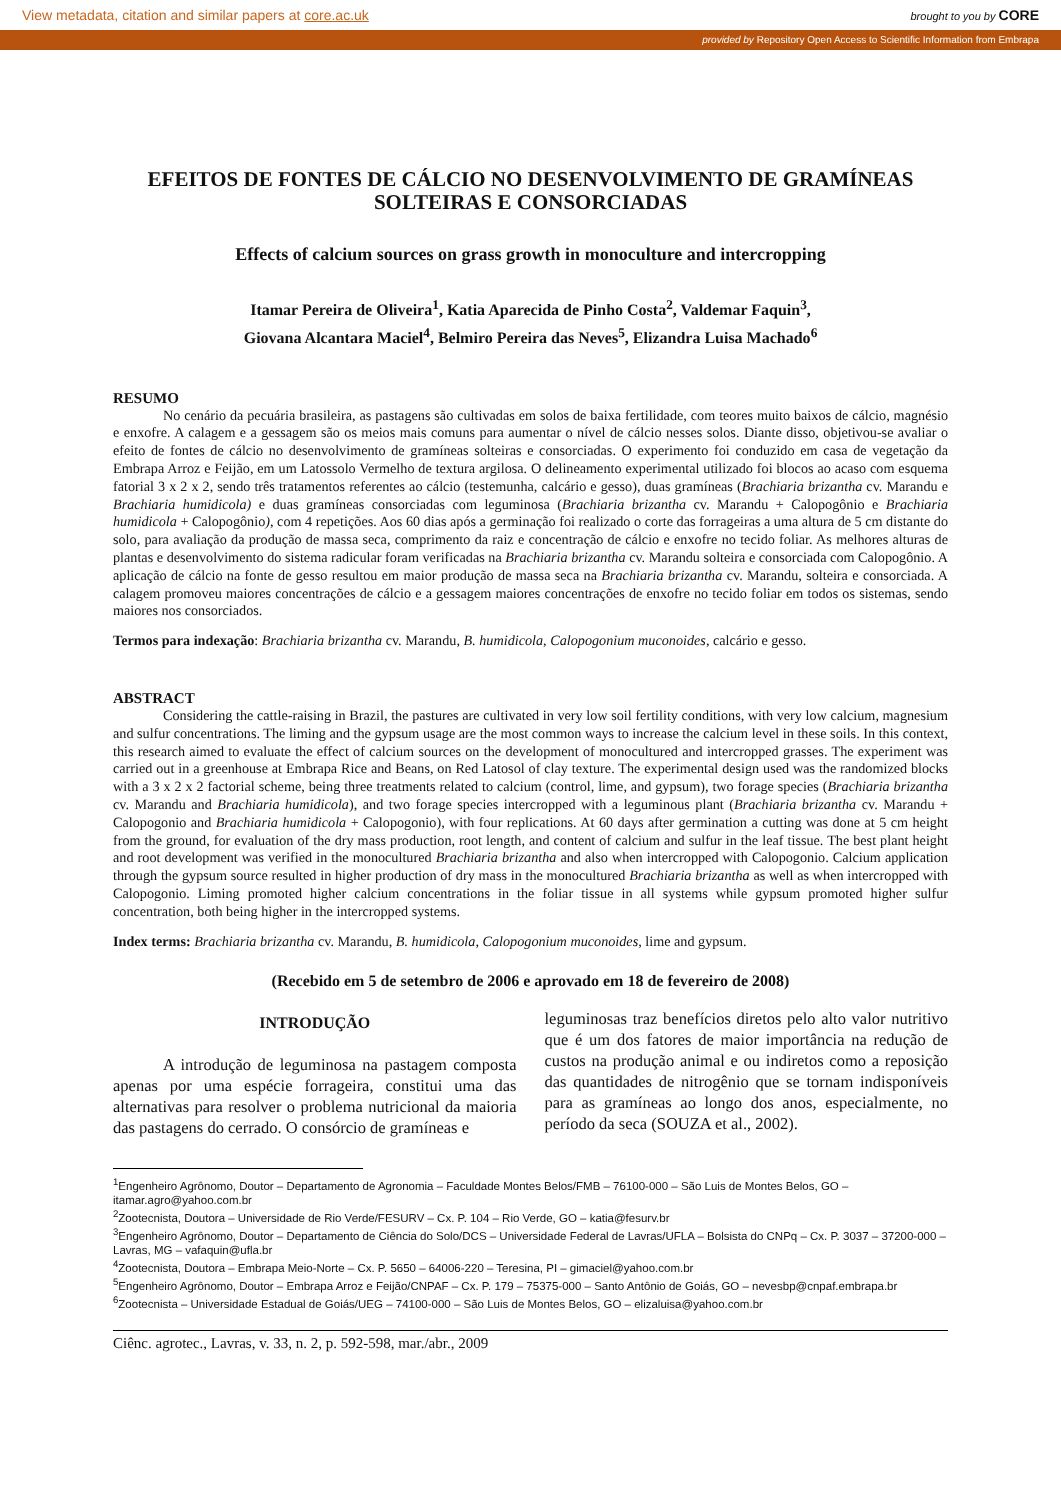View metadata, citation and similar papers at core.ac.uk brought to you by CORE
provided by Repository Open Access to Scientific Information from Embrapa
EFEITOS DE FONTES DE CÁLCIO NO DESENVOLVIMENTO DE GRAMÍNEAS SOLTEIRAS E CONSORCIADAS
Effects of calcium sources on grass growth in monoculture and intercropping
Itamar Pereira de Oliveira<sup>1</sup>, Katia Aparecida de Pinho Costa<sup>2</sup>, Valdemar Faquin<sup>3</sup>,
Giovana Alcantara Maciel<sup>4</sup>, Belmiro Pereira das Neves<sup>5</sup>, Elizandra Luisa Machado<sup>6</sup>
RESUMO
No cenário da pecuária brasileira, as pastagens são cultivadas em solos de baixa fertilidade, com teores muito baixos de cálcio, magnésio e enxofre. A calagem e a gessagem são os meios mais comuns para aumentar o nível de cálcio nesses solos. Diante disso, objetivou-se avaliar o efeito de fontes de cálcio no desenvolvimento de gramíneas solteiras e consorciadas. O experimento foi conduzido em casa de vegetação da Embrapa Arroz e Feijão, em um Latossolo Vermelho de textura argilosa. O delineamento experimental utilizado foi blocos ao acaso com esquema fatorial 3 x 2 x 2, sendo três tratamentos referentes ao cálcio (testemunha, calcário e gesso), duas gramíneas (Brachiaria brizantha cv. Marandu e Brachiaria humidicola) e duas gramíneas consorciadas com leguminosa (Brachiaria brizantha cv. Marandu + Calopogônio e Brachiaria humidicola + Calopogônio), com 4 repetições. Aos 60 dias após a germinação foi realizado o corte das forrageiras a uma altura de 5 cm distante do solo, para avaliação da produção de massa seca, comprimento da raiz e concentração de cálcio e enxofre no tecido foliar. As melhores alturas de plantas e desenvolvimento do sistema radicular foram verificadas na Brachiaria brizantha cv. Marandu solteira e consorciada com Calopogônio. A aplicação de cálcio na fonte de gesso resultou em maior produção de massa seca na Brachiaria brizantha cv. Marandu, solteira e consorciada. A calagem promoveu maiores concentrações de cálcio e a gessagem maiores concentrações de enxofre no tecido foliar em todos os sistemas, sendo maiores nos consorciados.
Termos para indexação: Brachiaria brizantha cv. Marandu, B. humidicola, Calopogonium muconoides, calcário e gesso.
ABSTRACT
Considering the cattle-raising in Brazil, the pastures are cultivated in very low soil fertility conditions, with very low calcium, magnesium and sulfur concentrations. The liming and the gypsum usage are the most common ways to increase the calcium level in these soils. In this context, this research aimed to evaluate the effect of calcium sources on the development of monocultured and intercropped grasses. The experiment was carried out in a greenhouse at Embrapa Rice and Beans, on Red Latosol of clay texture. The experimental design used was the randomized blocks with a 3 x 2 x 2 factorial scheme, being three treatments related to calcium (control, lime, and gypsum), two forage species (Brachiaria brizantha cv. Marandu and Brachiaria humidicola), and two forage species intercropped with a leguminous plant (Brachiaria brizantha cv. Marandu + Calopogonio and Brachiaria humidicola + Calopogonio), with four replications. At 60 days after germination a cutting was done at 5 cm height from the ground, for evaluation of the dry mass production, root length, and content of calcium and sulfur in the leaf tissue. The best plant height and root development was verified in the monocultured Brachiaria brizantha and also when intercropped with Calopogonio. Calcium application through the gypsum source resulted in higher production of dry mass in the monocultured Brachiaria brizantha as well as when intercropped with Calopogonio. Liming promoted higher calcium concentrations in the foliar tissue in all systems while gypsum promoted higher sulfur concentration, both being higher in the intercropped systems.
Index terms: Brachiaria brizantha cv. Marandu, B. humidicola, Calopogonium muconoides, lime and gypsum.
(Recebido em 5 de setembro de 2006 e aprovado em 18 de fevereiro de 2008)
INTRODUÇÃO
A introdução de leguminosa na pastagem composta apenas por uma espécie forrageira, constitui uma das alternativas para resolver o problema nutricional da maioria das pastagens do cerrado. O consórcio de gramíneas e
leguminosas traz benefícios diretos pelo alto valor nutritivo que é um dos fatores de maior importância na redução de custos na produção animal e ou indiretos como a reposição das quantidades de nitrogênio que se tornam indisponíveis para as gramíneas ao longo dos anos, especialmente, no período da seca (SOUZA et al., 2002).
<sup>1</sup> Engenheiro Agrônomo, Doutor – Departamento de Agronomia – Faculdade Montes Belos/FMB – 76100-000 – São Luis de Montes Belos, GO – itamar.agro@yahoo.com.br
<sup>2</sup> Zootecnista, Doutora – Universidade de Rio Verde/FESURV – Cx. P. 104 – Rio Verde, GO – katia@fesurv.br
<sup>3</sup> Engenheiro Agrônomo, Doutor – Departamento de Ciência do Solo/DCS – Universidade Federal de Lavras/UFLA – Bolsista do CNPq – Cx. P. 3037 – 37200-000 – Lavras, MG – vafaquin@ufla.br
<sup>4</sup> Zootecnista, Doutora – Embrapa Meio-Norte – Cx. P. 5650 – 64006-220 – Teresina, PI – gimaciel@yahoo.com.br
<sup>5</sup> Engenheiro Agrônomo, Doutor – Embrapa Arroz e Feijão/CNPAF – Cx. P. 179 – 75375-000 – Santo Antônio de Goiás, GO – nevesbp@cnpaf.embrapa.br
<sup>6</sup> Zootecnista – Universidade Estadual de Goiás/UEG – 74100-000 – São Luis de Montes Belos, GO – elizaluisa@yahoo.com.br
Ciênc. agrotec., Lavras, v. 33, n. 2, p. 592-598, mar./abr., 2009